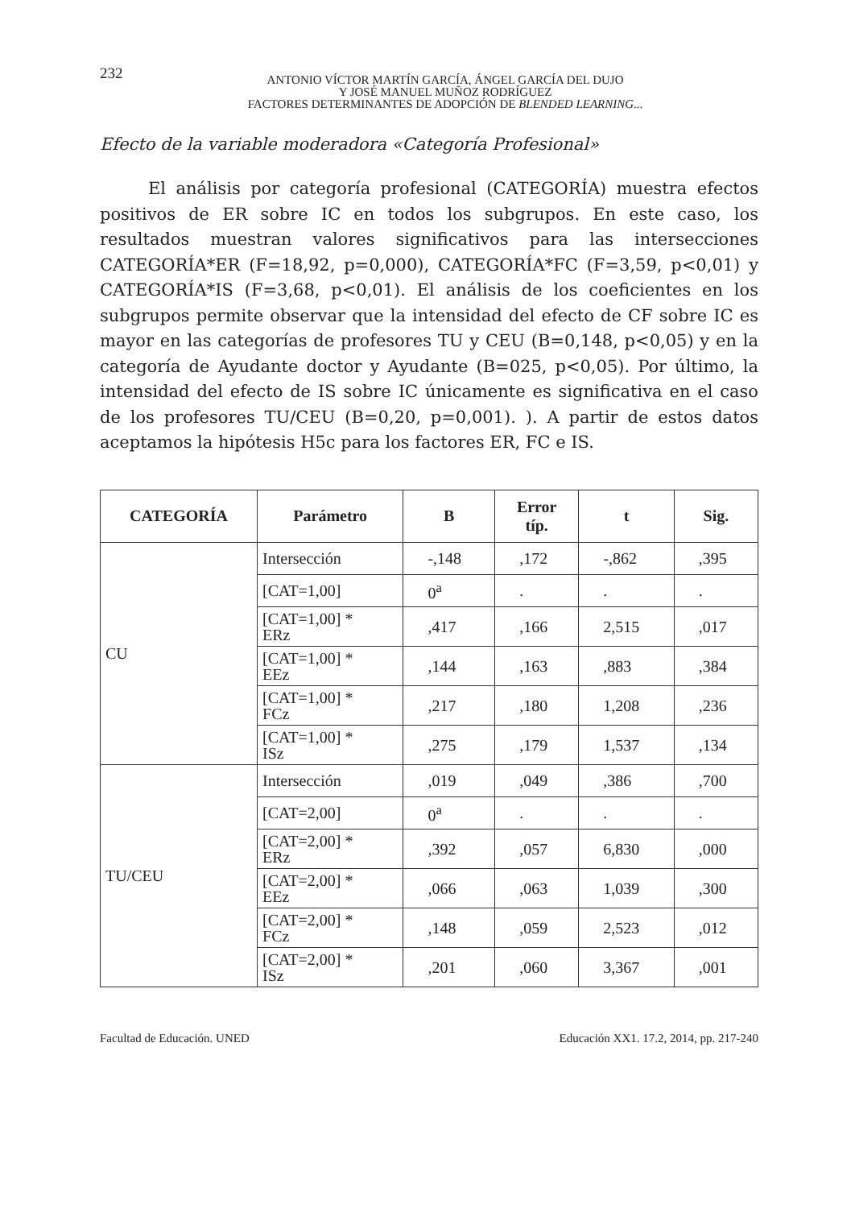232
ANTONIO VÍCTOR MARTÍN GARCÍA, ÁNGEL GARCÍA DEL DUJO
Y JOSÉ MANUEL MUÑOZ RODRÍGUEZ
FACTORES DETERMINANTES DE ADOPCIÓN DE BLENDED LEARNING...
Efecto de la variable moderadora «Categoría Profesional»
El análisis por categoría profesional (CATEGORÍA) muestra efectos positivos de ER sobre IC en todos los subgrupos. En este caso, los resultados muestran valores significativos para las intersecciones CATEGORÍA*ER (F=18,92, p=0,000), CATEGORÍA*FC (F=3,59, p<0,01) y CATEGORÍA*IS (F=3,68, p<0,01). El análisis de los coeficientes en los subgrupos permite observar que la intensidad del efecto de CF sobre IC es mayor en las categorías de profesores TU y CEU (B=0,148, p<0,05) y en la categoría de Ayudante doctor y Ayudante (B=025, p<0,05). Por último, la intensidad del efecto de IS sobre IC únicamente es significativa en el caso de los profesores TU/CEU (B=0,20, p=0,001). ). A partir de estos datos aceptamos la hipótesis H5c para los factores ER, FC e IS.
| CATEGORÍA | Parámetro | B | Error típ. | t | Sig. |
| --- | --- | --- | --- | --- | --- |
| CU | Intersección | -,148 | ,172 | -,862 | ,395 |
| | [CAT=1,00] | 0<sup>a</sup> | . | . | . |
| | [CAT=1,00] * ERz | ,417 | ,166 | 2,515 | ,017 |
| | [CAT=1,00] * EEz | ,144 | ,163 | ,883 | ,384 |
| | [CAT=1,00] * FCz | ,217 | ,180 | 1,208 | ,236 |
| | [CAT=1,00] * ISz | ,275 | ,179 | 1,537 | ,134 |
| TU/CEU | Intersección | ,019 | ,049 | ,386 | ,700 |
| | [CAT=2,00] | 0<sup>a</sup> | . | . | . |
| | [CAT=2,00] * ERz | ,392 | ,057 | 6,830 | ,000 |
| | [CAT=2,00] * EEz | ,066 | ,063 | 1,039 | ,300 |
| | [CAT=2,00] * FCz | ,148 | ,059 | 2,523 | ,012 |
| | [CAT=2,00] * ISz | ,201 | ,060 | 3,367 | ,001 |
Facultad de Educación. UNED Educación XX1. 17.2, 2014, pp. 217-240